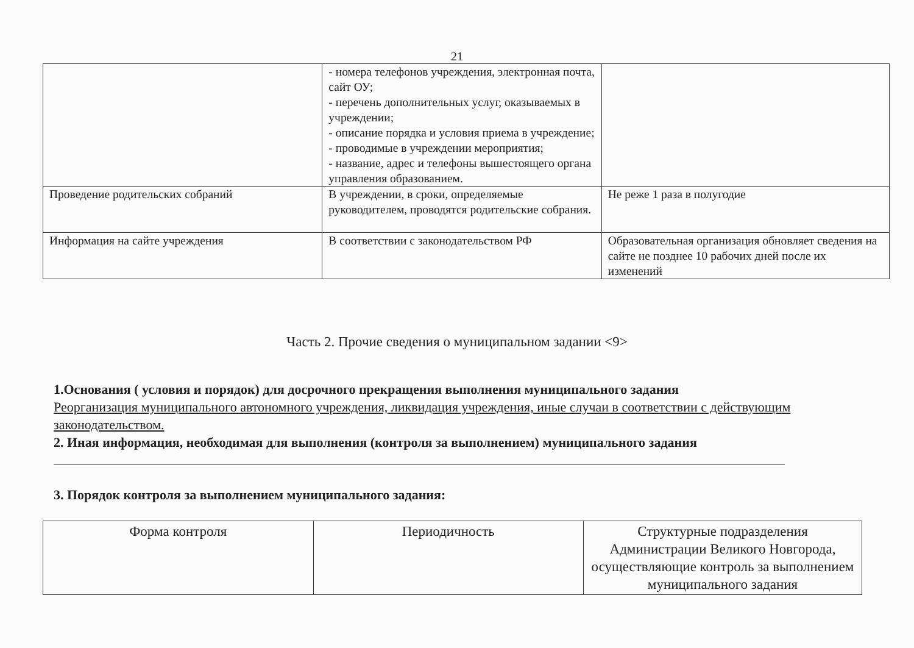21
| | - номера телефонов учреждения, электронная почта, сайт ОУ; - перечень дополнительных услуг, оказываемых в учреждении; - описание порядка и условия приема в учреждение; - проводимые в учреждении мероприятия; - название, адрес и телефоны вышестоящего органа управления образованием. | |
| Проведение родительских собраний | В учреждении, в сроки, определяемые руководителем, проводятся родительские собрания. | Не реже 1 раза в полугодие |
| Информация на сайте учреждения | В соответствии с законодательством РФ | Образовательная организация обновляет сведения на сайте не позднее 10 рабочих дней после их изменений |
Часть 2. Прочие сведения о муниципальном задании <9>
1.Основания ( условия и порядок) для досрочного прекращения выполнения муниципального задания
Реорганизация муниципального автономного учреждения, ликвидация учреждения, иные случаи в соответствии с действующим законодательством.
2. Иная информация, необходимая для выполнения (контроля за выполнением) муниципального задания
3. Порядок контроля за выполнением муниципального задания:
| Форма контроля | Периодичность | Структурные подразделения Администрации Великого Новгорода, осуществляющие контроль за выполнением муниципального задания |
| --- | --- | --- |